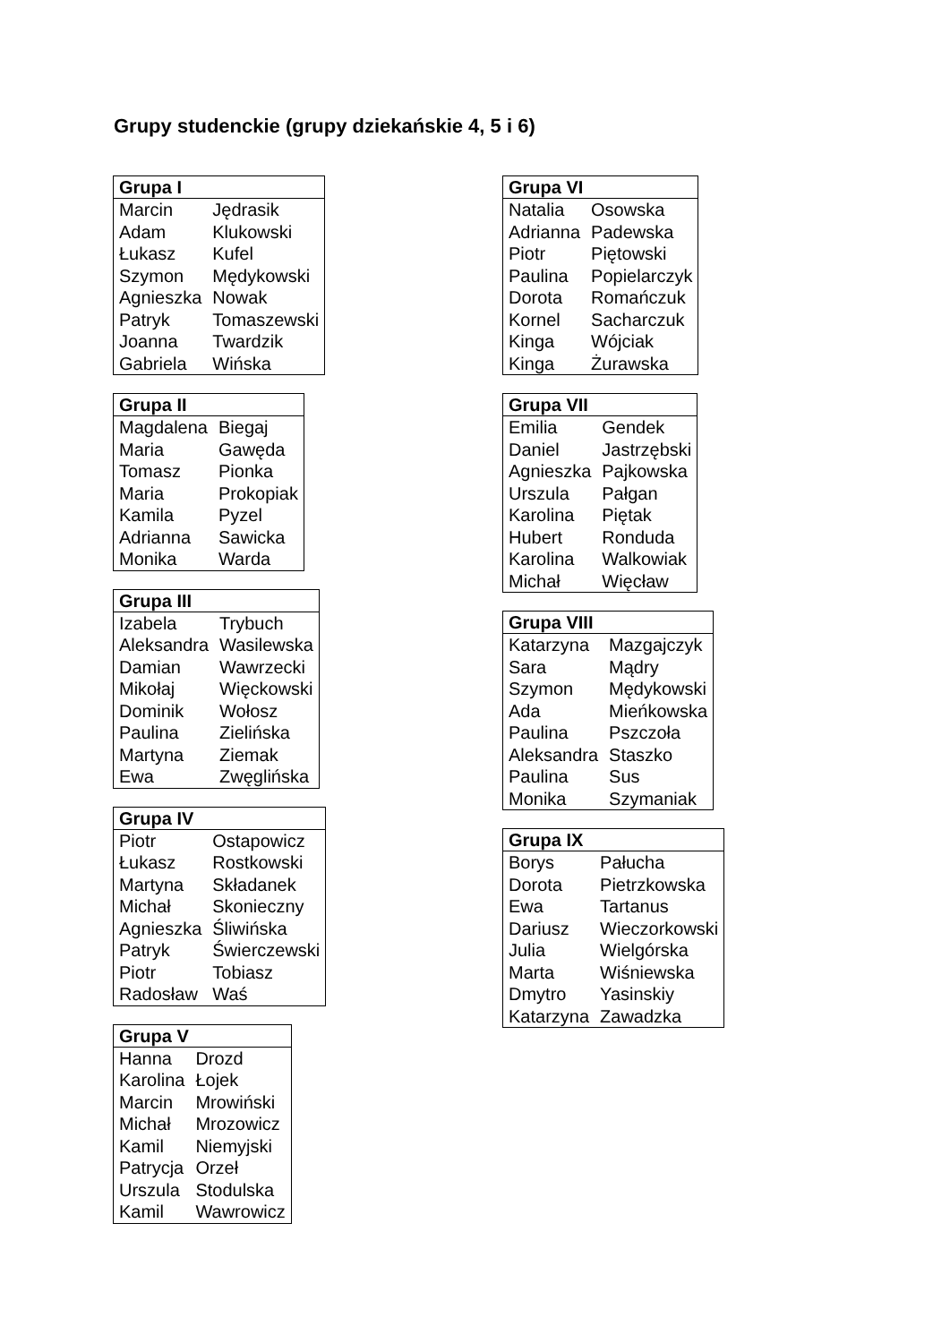Grupy studenckie (grupy dziekańskie 4, 5 i 6)
| Grupa I | |
| --- | --- |
| Marcin | Jędrasik |
| Adam | Klukowski |
| Łukasz | Kufel |
| Szymon | Mędykowski |
| Agnieszka | Nowak |
| Patryk | Tomaszewski |
| Joanna | Twardzik |
| Gabriela | Wińska |
| Grupa II | |
| --- | --- |
| Magdalena | Biegaj |
| Maria | Gawęda |
| Tomasz | Pionka |
| Maria | Prokopiak |
| Kamila | Pyzel |
| Adrianna | Sawicka |
| Monika | Warda |
| Grupa III | |
| --- | --- |
| Izabela | Trybuch |
| Aleksandra | Wasilewska |
| Damian | Wawrzecki |
| Mikołaj | Więckowski |
| Dominik | Wołosz |
| Paulina | Zielińska |
| Martyna | Ziemak |
| Ewa | Zwęglińska |
| Grupa IV | |
| --- | --- |
| Piotr | Ostapowicz |
| Łukasz | Rostkowski |
| Martyna | Składanek |
| Michał | Skonieczny |
| Agnieszka | Śliwińska |
| Patryk | Świerczewski |
| Piotr | Tobiasz |
| Radosław | Waś |
| Grupa V | |
| --- | --- |
| Hanna | Drozd |
| Karolina | Łojek |
| Marcin | Mrowiński |
| Michał | Mrozowicz |
| Kamil | Niemyjski |
| Patrycja | Orzeł |
| Urszula | Stodulska |
| Kamil | Wawrowicz |
| Grupa VI | |
| --- | --- |
| Natalia | Osowska |
| Adrianna | Padewska |
| Piotr | Piętowski |
| Paulina | Popielarczyk |
| Dorota | Romańczuk |
| Kornel | Sacharczuk |
| Kinga | Wójciak |
| Kinga | Żurawska |
| Grupa VII | |
| --- | --- |
| Emilia | Gendek |
| Daniel | Jastrzębski |
| Agnieszka | Pajkowska |
| Urszula | Pałgan |
| Karolina | Piętak |
| Hubert | Ronduda |
| Karolina | Walkowiak |
| Michał | Więcław |
| Grupa VIII | |
| --- | --- |
| Katarzyna | Mazgajczyk |
| Sara | Mądry |
| Szymon | Mędykowski |
| Ada | Mieńkowska |
| Paulina | Pszczoła |
| Aleksandra | Staszko |
| Paulina | Sus |
| Monika | Szymaniak |
| Grupa IX | |
| --- | --- |
| Borys | Pałucha |
| Dorota | Pietrzkowska |
| Ewa | Tartanus |
| Dariusz | Wieczorkowski |
| Julia | Wielgórska |
| Marta | Wiśniewska |
| Dmytro | Yasinskiy |
| Katarzyna | Zawadzka |